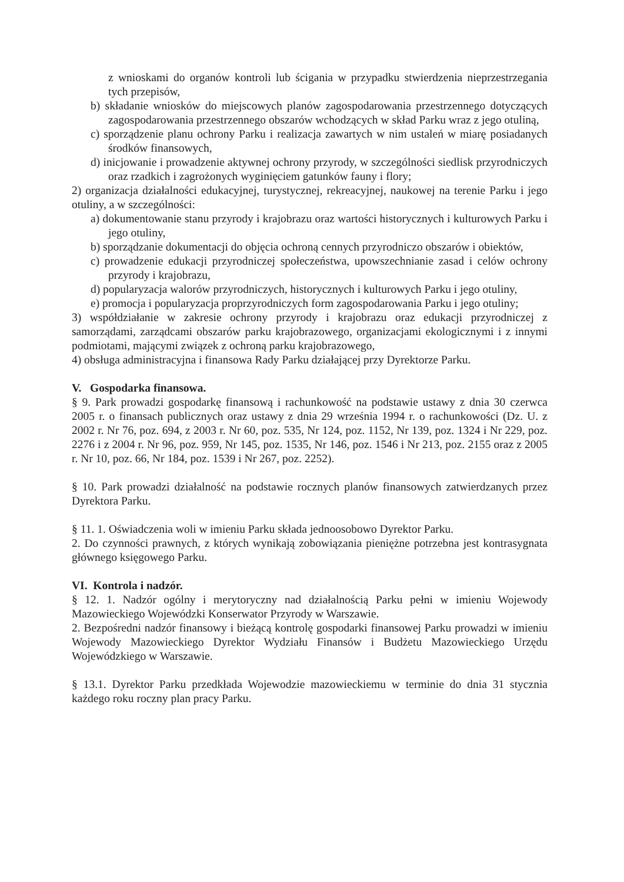z wnioskami do organów kontroli lub ścigania w przypadku stwierdzenia nieprzestrzegania tych przepisów,
b) składanie wniosków do miejscowych planów zagospodarowania przestrzennego dotyczących zagospodarowania przestrzennego obszarów wchodzących w skład Parku wraz z jego otuliną,
c) sporządzenie planu ochrony Parku i realizacja zawartych w nim ustaleń w miarę posiadanych środków finansowych,
d) inicjowanie i prowadzenie aktywnej ochrony przyrody, w szczególności siedlisk przyrodniczych oraz rzadkich i zagrożonych wyginięciem gatunków fauny i flory;
2) organizacja działalności edukacyjnej, turystycznej, rekreacyjnej, naukowej na terenie Parku i jego otuliny, a w szczególności:
a) dokumentowanie stanu przyrody i krajobrazu oraz wartości historycznych i kulturowych Parku i jego otuliny,
b) sporządzanie dokumentacji do objęcia ochroną cennych przyrodniczo obszarów i obiektów,
c) prowadzenie edukacji przyrodniczej społeczeństwa, upowszechnianie zasad i celów ochrony przyrody i krajobrazu,
d) popularyzacja walorów przyrodniczych, historycznych i kulturowych Parku i jego otuliny,
e) promocja i popularyzacja proprzyrodniczych form zagospodarowania Parku i jego otuliny;
3) współdziałanie w zakresie ochrony przyrody i krajobrazu oraz edukacji przyrodniczej z samorządami, zarządcami obszarów parku krajobrazowego, organizacjami ekologicznymi i z innymi podmiotami, mającymi związek z ochroną parku krajobrazowego,
4) obsługa administracyjna i finansowa Rady Parku działającej przy Dyrektorze Parku.
V. Gospodarka finansowa.
§ 9. Park prowadzi gospodarkę finansową i rachunkowość na podstawie ustawy z dnia 30 czerwca 2005 r. o finansach publicznych oraz ustawy z dnia 29 września 1994 r. o rachunkowości (Dz. U. z 2002 r. Nr 76, poz. 694, z 2003 r. Nr 60, poz. 535, Nr 124, poz. 1152, Nr 139, poz. 1324 i Nr 229, poz. 2276 i z 2004 r. Nr 96, poz. 959, Nr 145, poz. 1535, Nr 146, poz. 1546 i Nr 213, poz. 2155 oraz z 2005 r. Nr 10, poz. 66, Nr 184, poz. 1539 i Nr 267, poz. 2252).
§ 10. Park prowadzi działalność na podstawie rocznych planów finansowych zatwierdzanych przez Dyrektora Parku.
§ 11. 1. Oświadczenia woli w imieniu Parku składa jednoosobowo Dyrektor Parku.
2. Do czynności prawnych, z których wynikają zobowiązania pieniężne potrzebna jest kontrasygnata głównego księgowego Parku.
VI. Kontrola i nadzór.
§ 12. 1. Nadzór ogólny i merytoryczny nad działalnością Parku pełni w imieniu Wojewody Mazowieckiego Wojewódzki Konserwator Przyrody w Warszawie.
2. Bezpośredni nadzór finansowy i bieżącą kontrolę gospodarki finansowej Parku prowadzi w imieniu Wojewody Mazowieckiego Dyrektor Wydziału Finansów i Budżetu Mazowieckiego Urzędu Wojewódzkiego w Warszawie.
§ 13.1. Dyrektor Parku przedkłada Wojewodzie mazowieckiemu w terminie do dnia 31 stycznia każdego roku roczny plan pracy Parku.